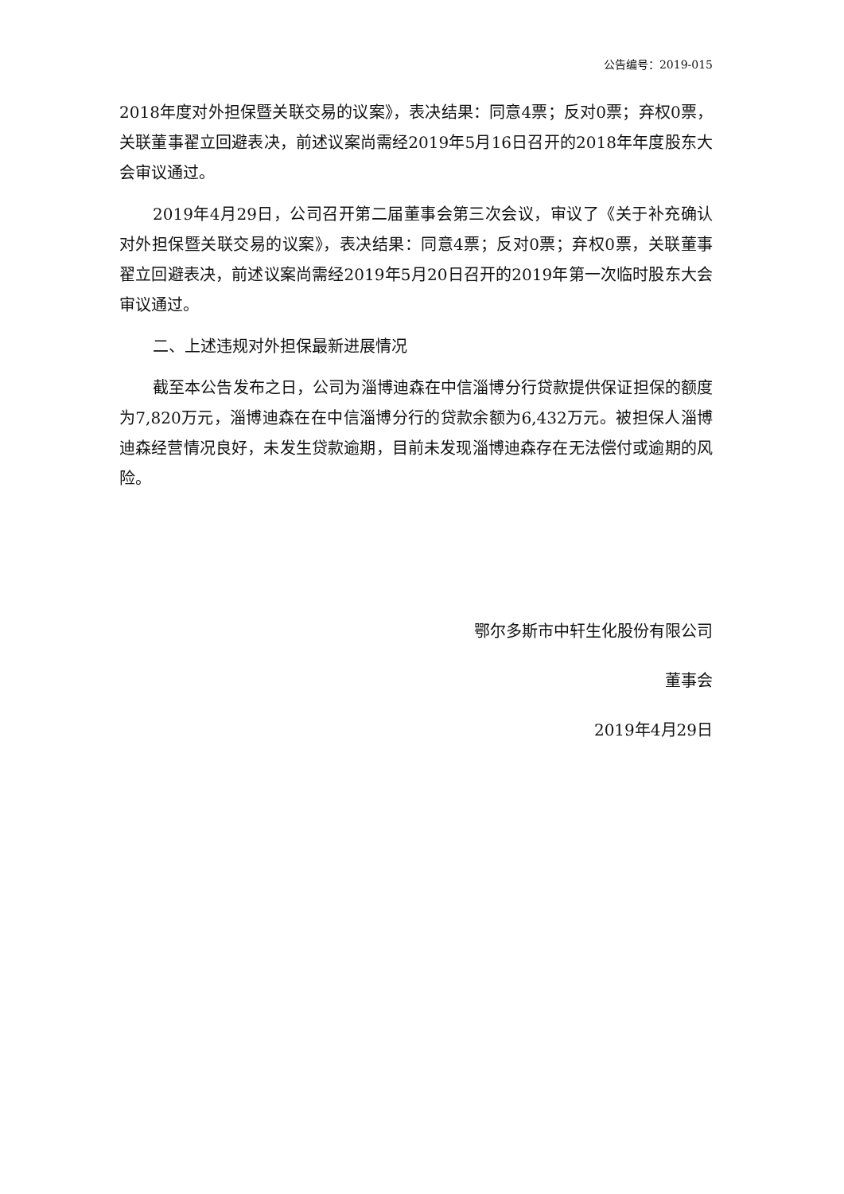公告编号：2019-015
2018年度对外担保暨关联交易的议案》，表决结果：同意4票；反对0票；弃权0票，关联董事翟立回避表决，前述议案尚需经2019年5月16日召开的2018年年度股东大会审议通过。
2019年4月29日，公司召开第二届董事会第三次会议，审议了《关于补充确认对外担保暨关联交易的议案》，表决结果：同意4票；反对0票；弃权0票，关联董事翟立回避表决，前述议案尚需经2019年5月20日召开的2019年第一次临时股东大会审议通过。
二、上述违规对外担保最新进展情况
截至本公告发布之日，公司为淄博迪森在中信淄博分行贷款提供保证担保的额度为7,820万元，淄博迪森在在中信淄博分行的贷款余额为6,432万元。被担保人淄博迪森经营情况良好，未发生贷款逾期，目前未发现淄博迪森存在无法偿付或逾期的风险。
鄂尔多斯市中轩生化股份有限公司
董事会
2019年4月29日